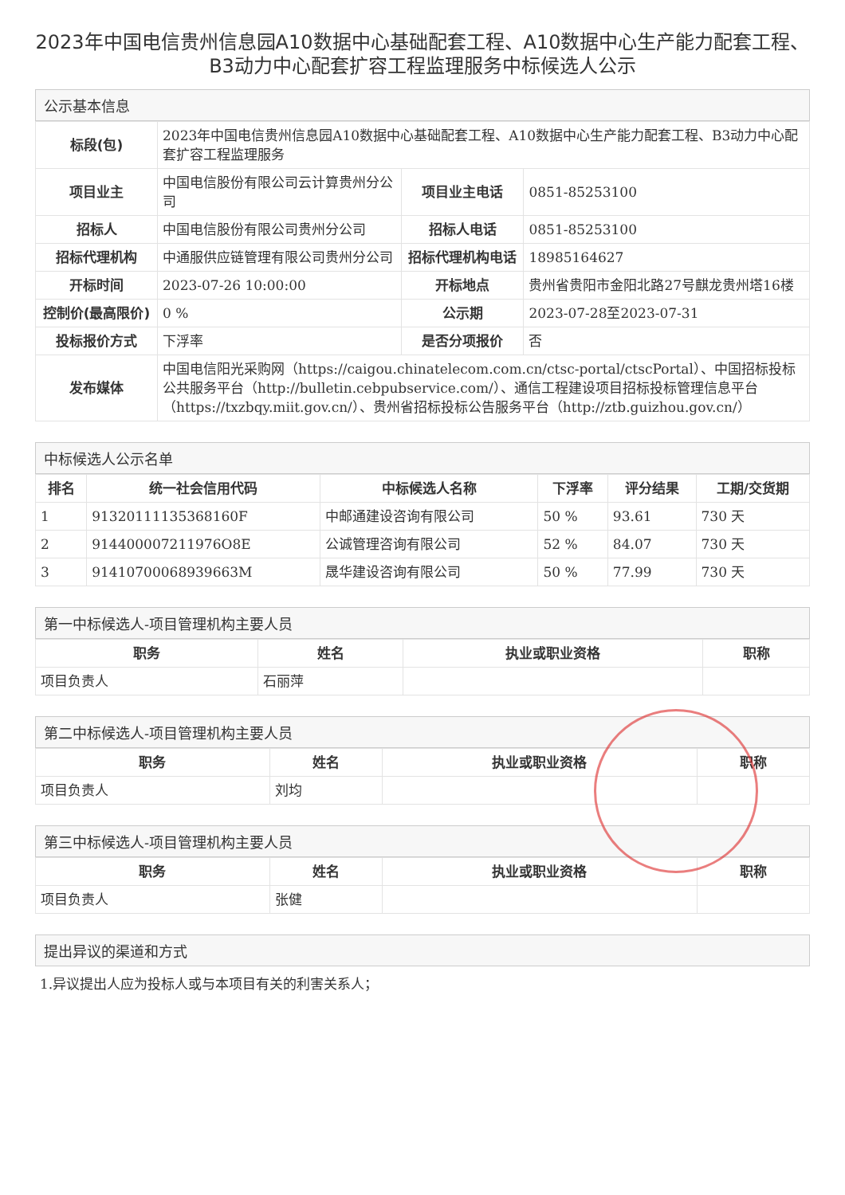2023年中国电信贵州信息园A10数据中心基础配套工程、A10数据中心生产能力配套工程、B3动力中心配套扩容工程监理服务中标候选人公示
公示基本信息
| 标段(包) | 2023年中国电信贵州信息园A10数据中心基础配套工程、A10数据中心生产能力配套工程、B3动力中心配套扩容工程监理服务 | | |
| 项目业主 | 中国电信股份有限公司云计算贵州分公司 | 项目业主电话 | 0851-85253100 |
| 招标人 | 中国电信股份有限公司贵州分公司 | 招标人电话 | 0851-85253100 |
| 招标代理机构 | 中通服供应链管理有限公司贵州分公司 | 招标代理机构电话 | 18985164627 |
| 开标时间 | 2023-07-26 10:00:00 | 开标地点 | 贵州省贵阳市金阳北路27号麒龙贵州塔16楼 |
| 控制价(最高限价) | 0 % | 公示期 | 2023-07-28至2023-07-31 |
| 投标报价方式 | 下浮率 | 是否分项报价 | 否 |
| 发布媒体 | 中国电信阳光采购网（https://caigou.chinatelecom.com.cn/ctsc-portal/ctscPortal）、中国招标投标公共服务平台（http://bulletin.cebpubservice.com/）、通信工程建设项目招标投标管理信息平台（https://txzbqy.miit.gov.cn/）、贵州省招标投标公告服务平台（http://ztb.guizhou.gov.cn/） | | |
中标候选人公示名单
| 排名 | 统一社会信用代码 | 中标候选人名称 | 下浮率 | 评分结果 | 工期/交货期 |
| --- | --- | --- | --- | --- | --- |
| 1 | 91320111135368160F | 中邮通建设咨询有限公司 | 50 % | 93.61 | 730 天 |
| 2 | 914400007211976O8E | 公诚管理咨询有限公司 | 52 % | 84.07 | 730 天 |
| 3 | 91410700068939663M | 晟华建设咨询有限公司 | 50 % | 77.99 | 730 天 |
第一中标候选人-项目管理机构主要人员
| 职务 | 姓名 | 执业或职业资格 | 职称 |
| --- | --- | --- | --- |
| 项目负责人 | 石丽萍 | | |
第二中标候选人-项目管理机构主要人员
| 职务 | 姓名 | 执业或职业资格 | 职称 |
| --- | --- | --- | --- |
| 项目负责人 | 刘均 | | |
第三中标候选人-项目管理机构主要人员
| 职务 | 姓名 | 执业或职业资格 | 职称 |
| --- | --- | --- | --- |
| 项目负责人 | 张健 | | |
提出异议的渠道和方式
1.异议提出人应为投标人或与本项目有关的利害关系人；